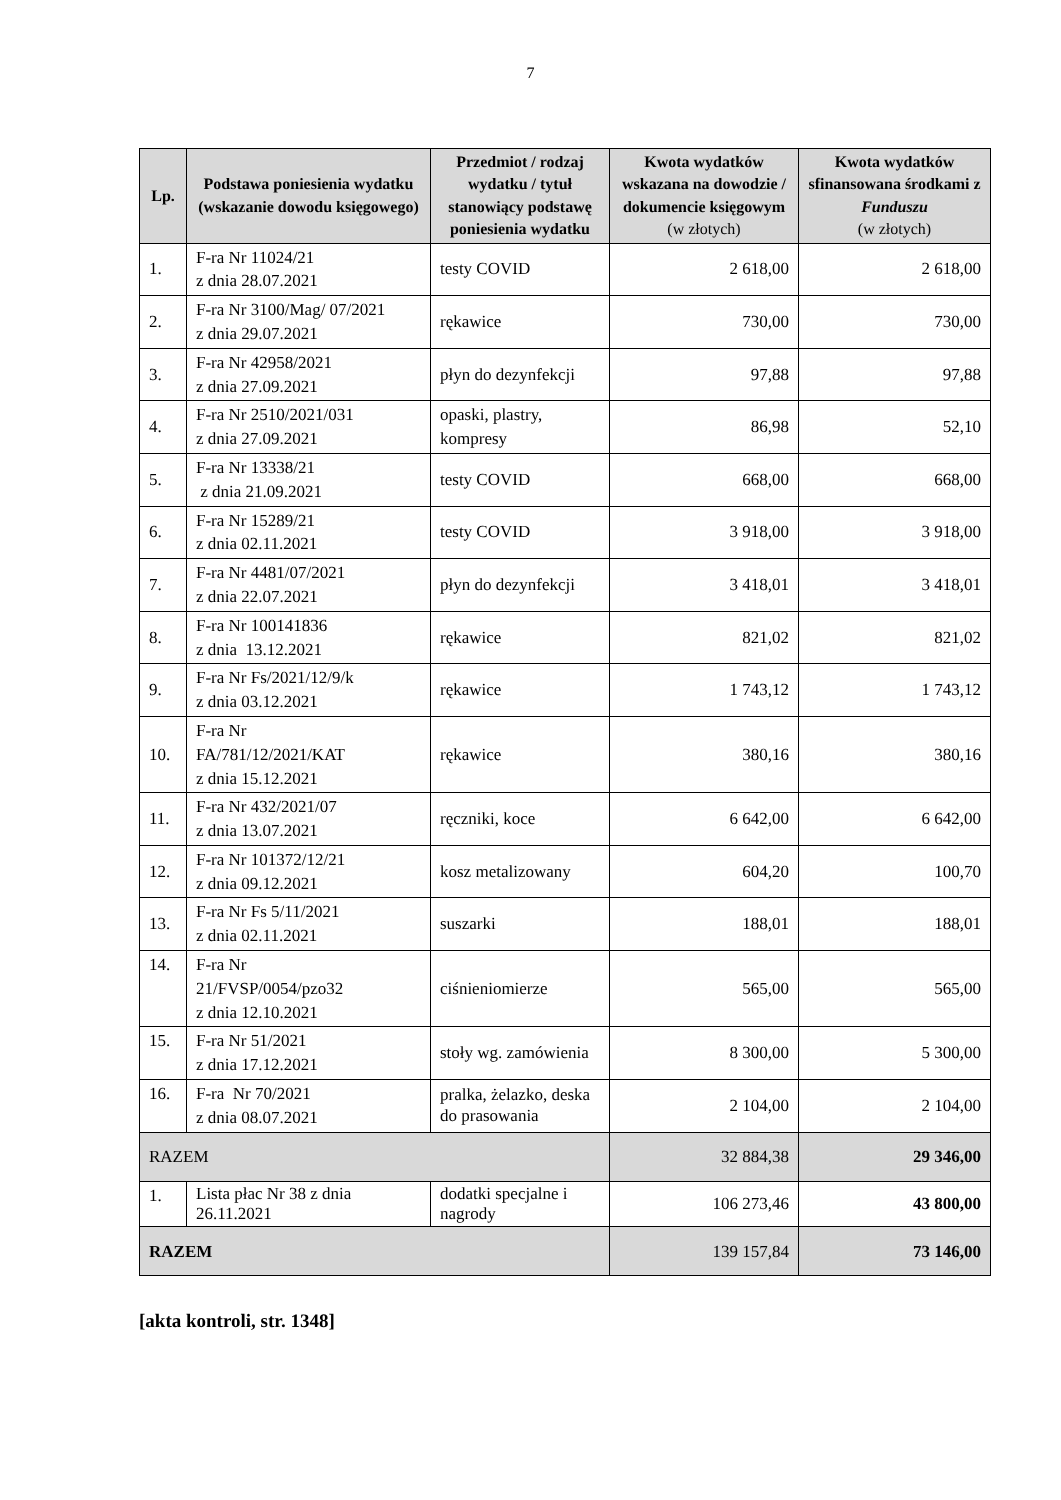7
| Lp. | Podstawa poniesienia wydatku (wskazanie dowodu księgowego) | Przedmiot / rodzaj wydatku / tytuł stanowiący podstawę poniesienia wydatku | Kwota wydatków wskazana na dowodzie / dokumencie księgowym (w złotych) | Kwota wydatków sfinansowana środkami z Funduszu (w złotych) |
| --- | --- | --- | --- | --- |
| 1. | F-ra Nr 11024/21 z dnia 28.07.2021 | testy COVID | 2 618,00 | 2 618,00 |
| 2. | F-ra Nr 3100/Mag/ 07/2021 z dnia 29.07.2021 | rękawice | 730,00 | 730,00 |
| 3. | F-ra Nr 42958/2021 z dnia 27.09.2021 | płyn do dezynfekcji | 97,88 | 97,88 |
| 4. | F-ra Nr 2510/2021/031 z dnia 27.09.2021 | opaski, plastry, kompresy | 86,98 | 52,10 |
| 5. | F-ra Nr 13338/21 z dnia 21.09.2021 | testy COVID | 668,00 | 668,00 |
| 6. | F-ra Nr 15289/21 z dnia 02.11.2021 | testy COVID | 3 918,00 | 3 918,00 |
| 7. | F-ra Nr 4481/07/2021 z dnia 22.07.2021 | płyn do dezynfekcji | 3 418,01 | 3 418,01 |
| 8. | F-ra Nr 100141836 z dnia 13.12.2021 | rękawice | 821,02 | 821,02 |
| 9. | F-ra Nr Fs/2021/12/9/k z dnia 03.12.2021 | rękawice | 1 743,12 | 1 743,12 |
| 10. | F-ra Nr FA/781/12/2021/KAT z dnia 15.12.2021 | rękawice | 380,16 | 380,16 |
| 11. | F-ra Nr 432/2021/07 z dnia 13.07.2021 | ręczniki, koce | 6 642,00 | 6 642,00 |
| 12. | F-ra Nr 101372/12/21 z dnia 09.12.2021 | kosz metalizowany | 604,20 | 100,70 |
| 13. | F-ra Nr Fs 5/11/2021 z dnia 02.11.2021 | suszarki | 188,01 | 188,01 |
| 14. | F-ra Nr 21/FVSP/0054/pzo32 z dnia 12.10.2021 | ciśnieniomierze | 565,00 | 565,00 |
| 15. | F-ra Nr 51/2021 z dnia 17.12.2021 | stoły wg. zamówienia | 8 300,00 | 5 300,00 |
| 16. | F-ra Nr 70/2021 z dnia 08.07.2021 | pralka, żelazko, deska do prasowania | 2 104,00 | 2 104,00 |
| RAZEM | | | 32 884,38 | 29 346,00 |
| 1. | Lista płac Nr 38 z dnia 26.11.2021 | dodatki specjalne i nagrody | 106 273,46 | 43 800,00 |
| RAZEM | | | 139 157,84 | 73 146,00 |
[akta kontroli, str. 1348]